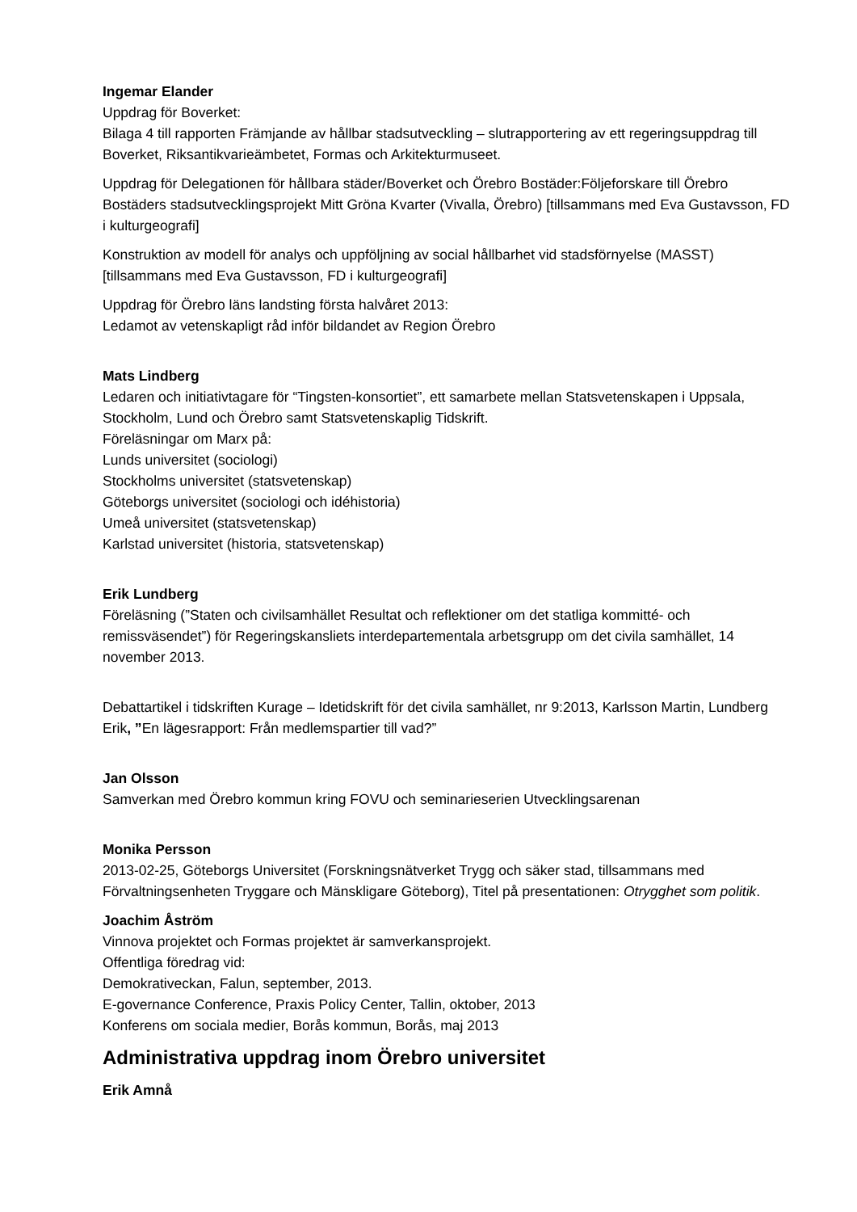Ingemar Elander
Uppdrag för Boverket:
Bilaga 4 till rapporten Främjande av hållbar stadsutveckling – slutrapportering av ett regeringsuppdrag till Boverket, Riksantikvarieämbetet, Formas och Arkitekturmuseet.
Uppdrag för Delegationen för hållbara städer/Boverket och Örebro Bostäder:Följeforskare till Örebro Bostäders stadsutvecklingsprojekt Mitt Gröna Kvarter (Vivalla, Örebro) [tillsammans med Eva Gustavsson, FD i kulturgeografi]
Konstruktion av modell för analys och uppföljning av social hållbarhet vid stadsförnyelse (MASST) [tillsammans med Eva Gustavsson, FD i kulturgeografi]
Uppdrag för Örebro läns landsting första halvåret 2013:
Ledamot av vetenskapligt råd inför bildandet av Region Örebro
Mats Lindberg
Ledaren och initiativtagare för “Tingsten-konsortiet”, ett samarbete mellan Statsvetenskapen i Uppsala, Stockholm, Lund och Örebro samt Statsvetenskaplig Tidskrift.
Föreläsningar om Marx på:
Lunds universitet (sociologi)
Stockholms universitet (statsvetenskap)
Göteborgs universitet (sociologi och idéhistoria)
Umeå universitet (statsvetenskap)
Karlstad universitet (historia, statsvetenskap)
Erik Lundberg
Föreläsning (”Staten och civilsamhället Resultat och reflektioner om det statliga kommitté- och remissväsendet”) för Regeringskansliets interdepartementala arbetsgrupp om det civila samhället, 14 november 2013.
Debattartikel i tidskriften Kurage – Idetidskrift för det civila samhället, nr 9:2013, Karlsson Martin, Lundberg Erik, ”En lägesrapport: Från medlemspartier till vad?”
Jan Olsson
Samverkan med Örebro kommun kring FOVU och seminarieserien Utvecklingsarenan
Monika Persson
2013-02-25, Göteborgs Universitet (Forskningsnätverket Trygg och säker stad, tillsammans med Förvaltningsenheten Tryggare och Mänskligare Göteborg), Titel på presentationen: Otrygghet som politik.
Joachim Åström
Vinnova projektet och Formas projektet är samverkansprojekt.
Offentliga föredrag vid:
Demokrativeckan, Falun, september, 2013.
E-governance Conference, Praxis Policy Center, Tallin, oktober, 2013
Konferens om sociala medier, Borås kommun, Borås, maj 2013
Administrativa uppdrag inom Örebro universitet
Erik Amnå